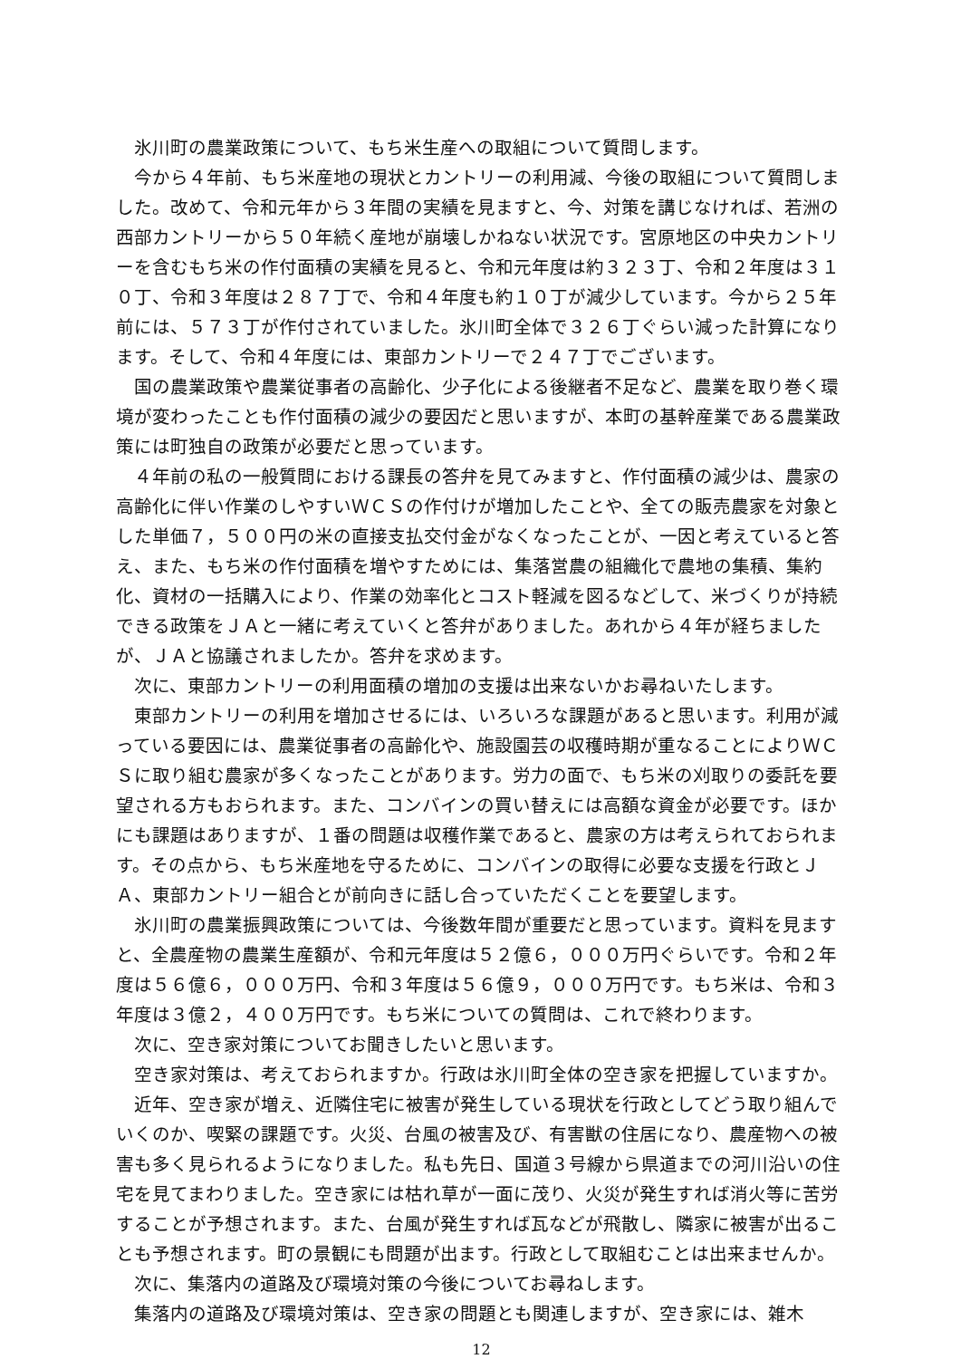氷川町の農業政策について、もち米生産への取組について質問します。
今から４年前、もち米産地の現状とカントリーの利用減、今後の取組について質問しました。改めて、令和元年から３年間の実績を見ますと、今、対策を講じなければ、若洲の西部カントリーから５０年続く産地が崩壊しかねない状況です。宮原地区の中央カントリーを含むもち米の作付面積の実績を見ると、令和元年度は約３２３丁、令和２年度は３１０丁、令和３年度は２８７丁で、令和４年度も約１０丁が減少しています。今から２５年前には、５７３丁が作付されていました。氷川町全体で３２６丁ぐらい減った計算になります。そして、令和４年度には、東部カントリーで２４７丁でございます。
国の農業政策や農業従事者の高齢化、少子化による後継者不足など、農業を取り巻く環境が変わったことも作付面積の減少の要因だと思いますが、本町の基幹産業である農業政策には町独自の政策が必要だと思っています。
４年前の私の一般質問における課長の答弁を見てみますと、作付面積の減少は、農家の高齢化に伴い作業のしやすいＷＣＳの作付けが増加したことや、全ての販売農家を対象とした単価７，５００円の米の直接支払交付金がなくなったことが、一因と考えていると答え、また、もち米の作付面積を増やすためには、集落営農の組織化で農地の集積、集約化、資材の一括購入により、作業の効率化とコスト軽減を図るなどして、米づくりが持続できる政策をＪＡと一緒に考えていくと答弁がありました。あれから４年が経ちましたが、ＪＡと協議されましたか。答弁を求めます。
次に、東部カントリーの利用面積の増加の支援は出来ないかお尋ねいたします。
東部カントリーの利用を増加させるには、いろいろな課題があると思います。利用が減っている要因には、農業従事者の高齢化や、施設園芸の収穫時期が重なることによりＷＣＳに取り組む農家が多くなったことがあります。労力の面で、もち米の刈取りの委託を要望される方もおられます。また、コンバインの買い替えには高額な資金が必要です。ほかにも課題はありますが、１番の問題は収穫作業であると、農家の方は考えられておられます。その点から、もち米産地を守るために、コンバインの取得に必要な支援を行政とＪＡ、東部カントリー組合とが前向きに話し合っていただくことを要望します。
氷川町の農業振興政策については、今後数年間が重要だと思っています。資料を見ますと、全農産物の農業生産額が、令和元年度は５２億６，０００万円ぐらいです。令和２年度は５６億６，０００万円、令和３年度は５６億９，０００万円です。もち米は、令和３年度は３億２，４００万円です。もち米についての質問は、これで終わります。
次に、空き家対策についてお聞きしたいと思います。
空き家対策は、考えておられますか。行政は氷川町全体の空き家を把握していますか。
近年、空き家が増え、近隣住宅に被害が発生している現状を行政としてどう取り組んでいくのか、喫緊の課題です。火災、台風の被害及び、有害獣の住居になり、農産物への被害も多く見られるようになりました。私も先日、国道３号線から県道までの河川沿いの住宅を見てまわりました。空き家には枯れ草が一面に茂り、火災が発生すれば消火等に苦労することが予想されます。また、台風が発生すれば瓦などが飛散し、隣家に被害が出ることも予想されます。町の景観にも問題が出ます。行政として取組むことは出来ませんか。
次に、集落内の道路及び環境対策の今後についてお尋ねします。
集落内の道路及び環境対策は、空き家の問題とも関連しますが、空き家には、雑木
12